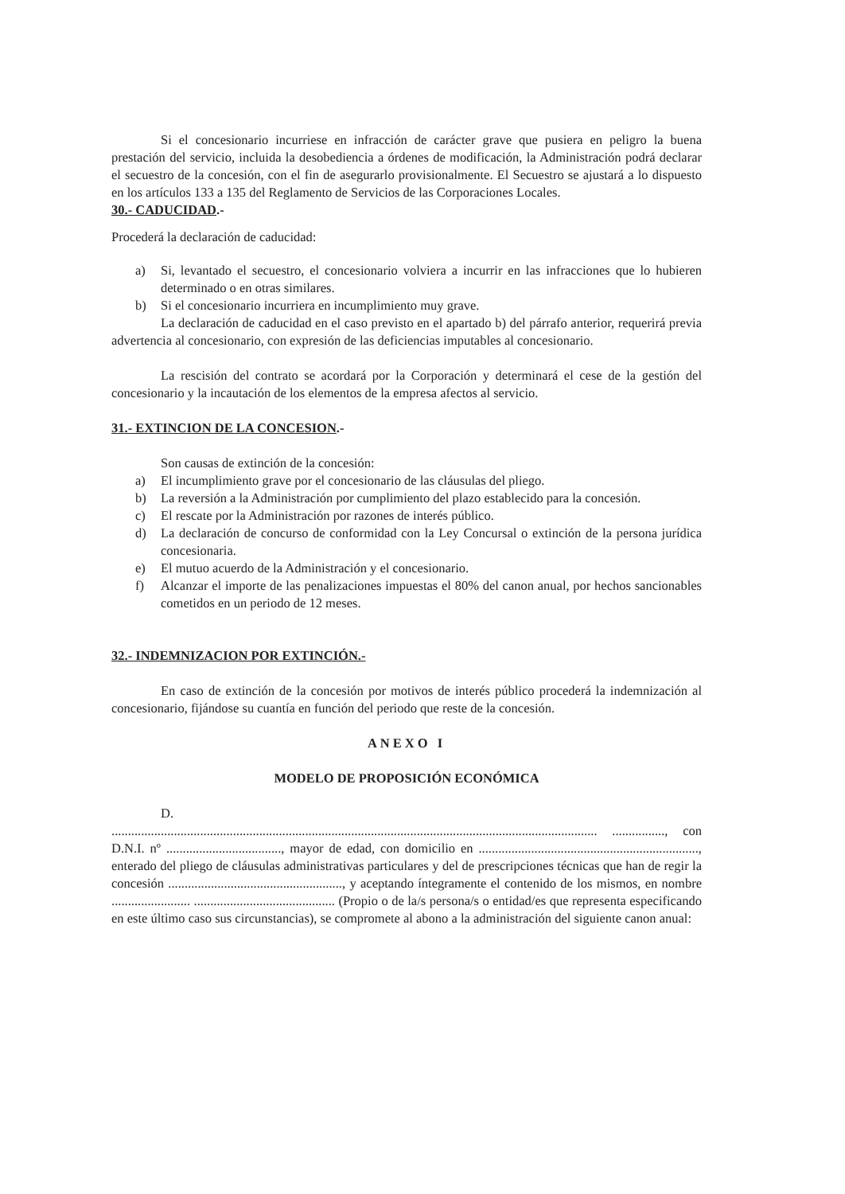Si el concesionario incurriese en infracción de carácter grave que pusiera en peligro la buena prestación del servicio, incluida la desobediencia a órdenes de modificación, la Administración podrá declarar el secuestro de la concesión, con el fin de asegurarlo provisionalmente. El Secuestro se ajustará a lo dispuesto en los artículos 133 a 135 del Reglamento de Servicios de las Corporaciones Locales.
30.- CADUCIDAD.-
Procederá la declaración de caducidad:
a) Si, levantado el secuestro, el concesionario volviera a incurrir en las infracciones que lo hubieren determinado o en otras similares.
b) Si el concesionario incurriera en incumplimiento muy grave.
La declaración de caducidad en el caso previsto en el apartado b) del párrafo anterior, requerirá previa advertencia al concesionario, con expresión de las deficiencias imputables al concesionario.
La rescisión del contrato se acordará por la Corporación y determinará el cese de la gestión del concesionario y la incautación de los elementos de la empresa afectos al servicio.
31.- EXTINCION DE LA CONCESION.-
Son causas de extinción de la concesión:
a) El incumplimiento grave por el concesionario de las cláusulas del pliego.
b) La reversión a la Administración por cumplimiento del plazo establecido para la concesión.
c) El rescate por la Administración por razones de interés público.
d) La declaración de concurso de conformidad con la Ley Concursal o extinción de la persona jurídica concesionaria.
e) El mutuo acuerdo de la Administración y el concesionario.
f) Alcanzar el importe de las penalizaciones impuestas el 80% del canon anual, por hechos sancionables cometidos en un periodo de 12 meses.
32.- INDEMNIZACION POR EXTINCIÓN.-
En caso de extinción de la concesión por motivos de interés público procederá la indemnización al concesionario, fijándose su cuantía en función del periodo que reste de la concesión.
ANEXO I
MODELO DE PROPOSICIÓN ECONÓMICA
D.
.................................................................................................................................................... ................, con D.N.I. nº ..................................., mayor de edad, con domicilio en ..................................................................., enterado del pliego de cláusulas administrativas particulares y del de prescripciones técnicas que han de regir la concesión ....................................................., y aceptando íntegramente el contenido de los mismos, en nombre ........................ ........................................... (Propio o de la/s persona/s o entidad/es que representa especificando en este último caso sus circunstancias), se compromete al abono a la administración del siguiente canon anual: